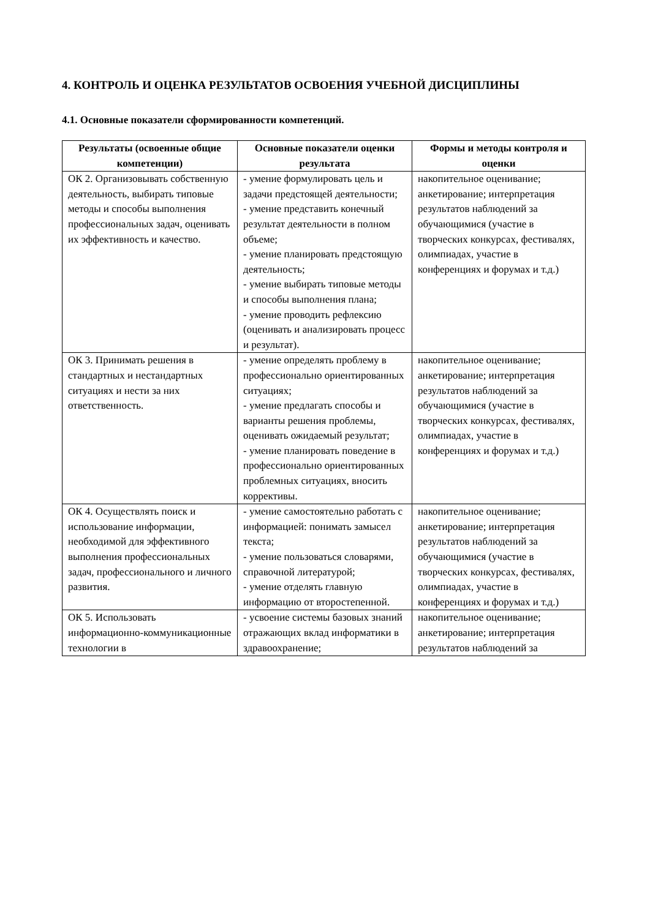4. КОНТРОЛЬ И ОЦЕНКА РЕЗУЛЬТАТОВ ОСВОЕНИЯ УЧЕБНОЙ ДИСЦИПЛИНЫ
4.1. Основные показатели сформированности компетенций.
| Результаты (освоенные общие компетенции) | Основные показатели оценки результата | Формы и методы контроля и оценки |
| --- | --- | --- |
| ОК 2. Организовывать собственную деятельность, выбирать типовые методы и способы выполнения профессиональных задач, оценивать их эффективность и качество. | - умение формулировать цель и задачи предстоящей деятельности; - умение представить конечный результат деятельности в полном объеме; - умение планировать предстоящую деятельность; - умение выбирать типовые методы и способы выполнения плана; - умение проводить рефлексию (оценивать и анализировать процесс и результат). | накопительное оценивание; анкетирование; интерпретация результатов наблюдений за обучающимися (участие в творческих конкурсах, фестивалях, олимпиадах, участие в конференциях и форумах и т.д.) |
| ОК 3. Принимать решения в стандартных и нестандартных ситуациях и нести за них ответственность. | - умение определять проблему в профессионально ориентированных ситуациях; - умение предлагать способы и варианты решения проблемы, оценивать ожидаемый результат; - умение планировать поведение в профессионально ориентированных проблемных ситуациях, вносить коррективы. | накопительное оценивание; анкетирование; интерпретация результатов наблюдений за обучающимися (участие в творческих конкурсах, фестивалях, олимпиадах, участие в конференциях и форумах и т.д.) |
| ОК 4. Осуществлять поиск и использование информации, необходимой для эффективного выполнения профессиональных задач, профессионального и личного развития. | - умение самостоятельно работать с информацией: понимать замысел текста; - умение пользоваться словарями, справочной литературой; - умение отделять главную информацию от второстепенной. | накопительное оценивание; анкетирование; интерпретация результатов наблюдений за обучающимися (участие в творческих конкурсах, фестивалях, олимпиадах, участие в конференциях и форумах и т.д.) |
| ОК 5. Использовать информационно-коммуникационные технологии в | - усвоение системы базовых знаний отражающих вклад информатики в здравоохранение; | накопительное оценивание; анкетирование; интерпретация результатов наблюдений за |